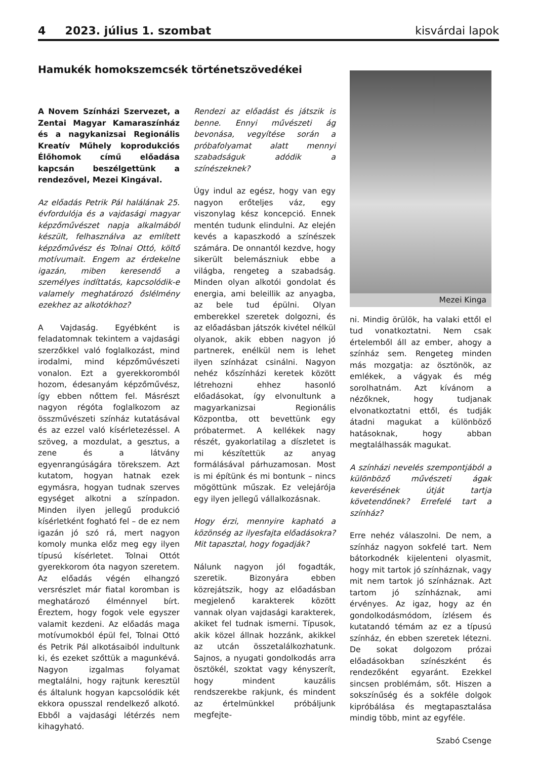4 2023. július 1. szombat
kisvárdai lapok
Hamukék homokszemcsék történetszövedékei
A Novem Színházi Szervezet, a Zentai Magyar Kamaraszínház és a nagykanizsai Regionális Kreatív Műhely koprodukciós Élőhomok című előadása kapcsán beszélgettünk a rendezővel, Mezei Kingával.
Az előadás Petrik Pál halálának 25. évfordulója és a vajdasági magyar képzőművészet napja alkalmából készült, felhasználva az említett képzőművész és Tolnai Ottó, költő motívumait. Engem az érdekelne igazán, miben keresendő a személyes indíttatás, kapcsolódik-e valamely meghatározó őslélmény ezekhez az alkotókhoz?
A Vajdaság. Egyébként is feladatomnak tekintem a vajdasági szerzőkkel való foglalkozást, mind irodalmi, mind képzőművészeti vonalon. Ezt a gyerekkoromból hozom, édesanyám képzőművész, így ebben nőttem fel. Másrészt nagyon régóta foglalkozom az összművészeti színház kutatásával és az ezzel való kísérletezéssel. A szöveg, a mozdulat, a gesztus, a zene és a látvány egyenrangúságára törekszem. Azt kutatom, hogyan hatnak ezek egymásra, hogyan tudnak szerves egységet alkotni a színpadon. Minden ilyen jellegű produkció kísérletként fogható fel – de ez nem igazán jó szó rá, mert nagyon komoly munka előz meg egy ilyen típusú kísérletet. Tolnai Ottót gyerekkorom óta nagyon szeretem. Az előadás végén elhangzó versrészlet már fiatal koromban is meghatározó élménnyel bírt. Éreztem, hogy fogok vele egyszer valamit kezdeni. Az előadás maga motívumokból épül fel, Tolnai Ottó és Petrik Pál alkotásaiból indultunk ki, és ezeket szőttük a magunkévá. Nagyon izgalmas folyamat megtalálni, hogy rajtunk keresztül és általunk hogyan kapcsolódik két ekkora opusszal rendelkező alkotó. Ebből a vajdasági létérzés nem kihagyható.
Rendezi az előadást és játszik is benne. Ennyi művészeti ág bevonása, vegyítése során a próbafolyamat alatt mennyi szabadságuk adódik a színészeknek?
Úgy indul az egész, hogy van egy nagyon erőteljes váz, egy viszonylag kész koncepció. Ennek mentén tudunk elindulni. Az elején kevés a kapaszkodó a színészek számára. De onnantól kezdve, hogy sikerült belemászniuk ebbe a világba, rengeteg a szabadság. Minden olyan alkotói gondolat és energia, ami beleillik az anyagba, az bele tud épülni. Olyan emberekkel szeretek dolgozni, és az előadásban játszók kivétel nélkül olyanok, akik ebben nagyon jó partnerek, enélkül nem is lehet ilyen színházat csinálni. Nagyon nehéz kőszínházi keretek között létrehozni ehhez hasonló előadásokat, így elvonultunk a magyarkanizsai Regionális Központba, ott bevettünk egy próbatermet. A kellékek nagy részét, gyakorlatilag a díszletet is mi készítettük az anyag formálásával párhuzamosan. Most is mi építünk és mi bontunk – nincs mögöttünk műszak. Ez velejárója egy ilyen jellegű vállalkozásnak.
Hogy érzi, mennyire kapható a közönség az ilyesfajta előadásokra? Mit tapasztal, hogy fogadják?
Nálunk nagyon jól fogadták, szeretik. Bizonyára ebben közrejátszik, hogy az előadásban megjelenő karakterek között vannak olyan vajdasági karakterek, akiket fel tudnak ismerni. Típusok, akik közel állnak hozzánk, akikkel az utcán összetalálkozhatunk. Sajnos, a nyugati gondolkodás arra ösztökél, szoktat vagy kényszerít, hogy mindent kauzális rendszerekbe rakjunk, és mindent az értelmünkkel próbáljunk megfejte-
Mezei Kinga
ni. Mindig örülök, ha valaki ettől el tud vonatkoztatni. Nem csak értelemből áll az ember, ahogy a színház sem. Rengeteg minden más mozgatja: az ösztönök, az emlékek, a vágyak és még sorolhatnám. Azt kívánom a nézőknek, hogy tudjanak elvonatkoztatni ettől, és tudják átadni magukat a különböző hatásoknak, hogy abban megtalálhassák magukat.
A színházi nevelés szempontjából a különböző művészeti ágak keverésének útját tartja követendőnek? Errefelé tart a színház?
Erre nehéz válaszolni. De nem, a színház nagyon sokfelé tart. Nem bátorkodnék kijelenteni olyasmit, hogy mit tartok jó színháznak, vagy mit nem tartok jó színháznak. Azt tartom jó színháznak, ami érvényes. Az igaz, hogy az én gondolkodásmódom, ízlésem és kutatandó témám az ez a típusú színház, én ebben szeretek létezni. De sokat dolgozom prózai előadásokban színészként és rendezőként egyaránt. Ezekkel sincsen problémám, sőt. Hiszen a sokszínűség és a sokféle dolgok kipróbálása és megtapasztalása mindig több, mint az egyféle.
Szabó Csenge